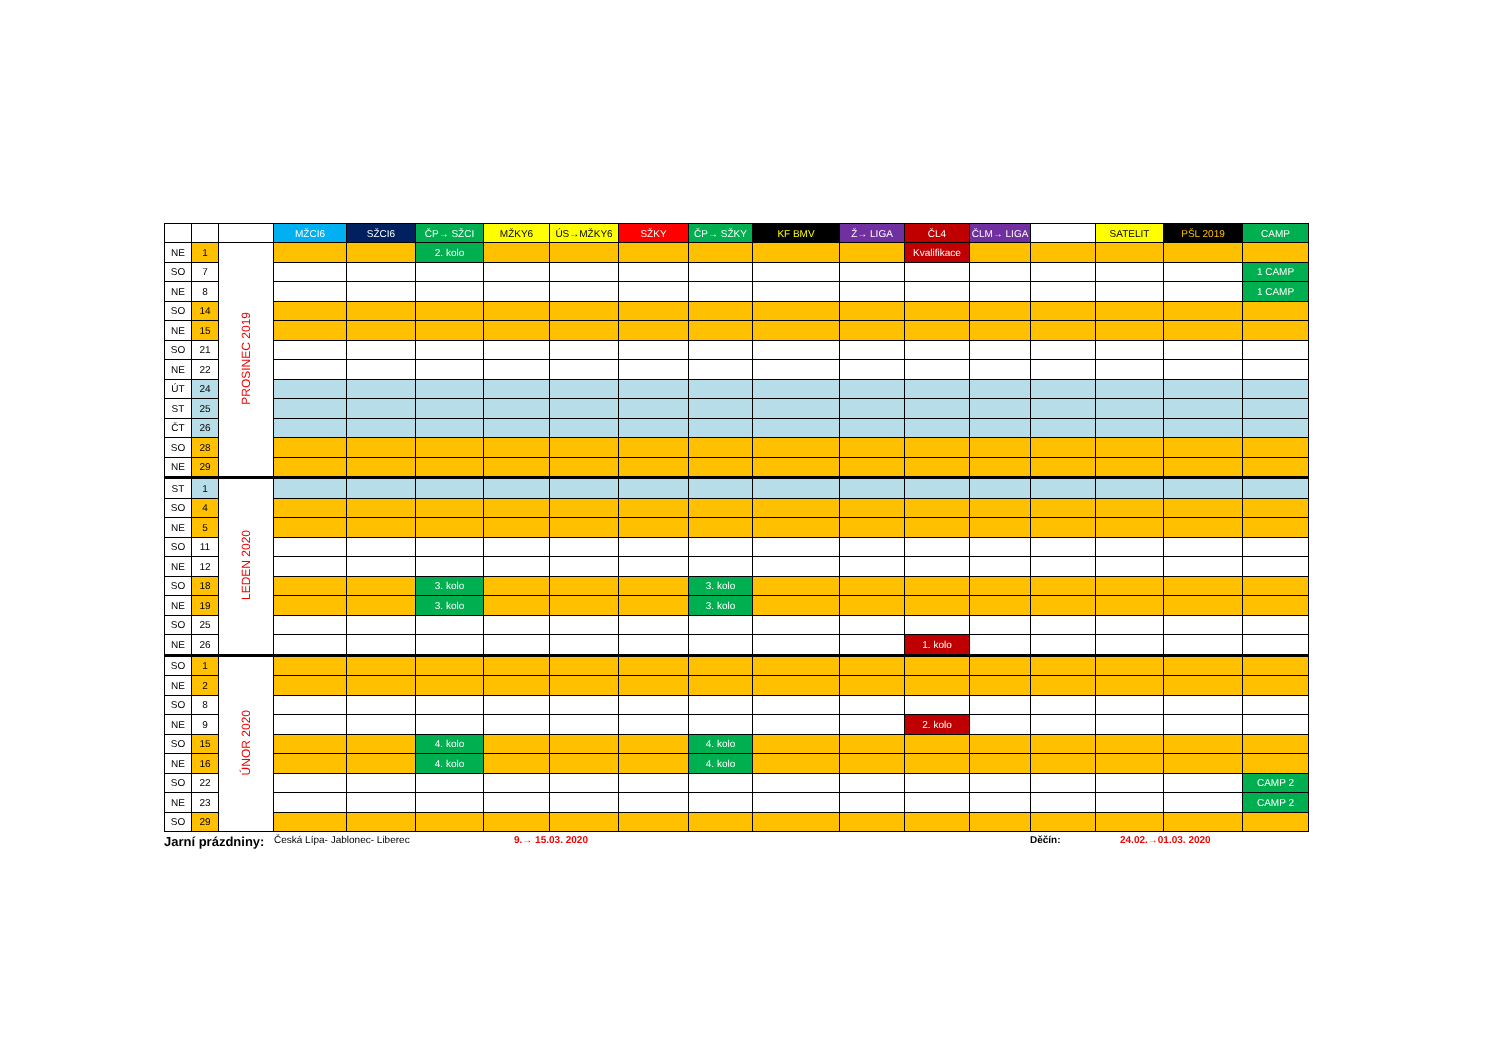| | | | MŽCI6 | SŽCI6 | ČP→ SŽCI | MŽKY6 | ÚS→MŽKY6 | SŽKY | ČP→ SŽKY | KF BMV | Ž→ LIGA | ČL4 | ČLM→ LIGA | | SATELIT | PŠL 2019 | CAMP |
| --- | --- | --- | --- | --- | --- | --- | --- | --- | --- | --- | --- | --- | --- | --- | --- | --- | --- |
| NE | 1 | PROSINEC 2019 | | | 2. kolo | | | | | | | Kvalifikace | | | | | |
| SO | 7 | | | | | | | | | | | | | | | | 1 CAMP |
| NE | 8 | | | | | | | | | | | | | | | | 1 CAMP |
| SO | 14 | | | | | | | | | | | | | | | | |
| NE | 15 | | | | | | | | | | | | | | | | |
| SO | 21 | | | | | | | | | | | | | | | | |
| NE | 22 | | | | | | | | | | | | | | | | |
| ÚT | 24 | | | | | | | | | | | | | | | | |
| ST | 25 | | | | | | | | | | | | | | | | |
| ČT | 26 | | | | | | | | | | | | | | | | |
| SO | 28 | | | | | | | | | | | | | | | | |
| NE | 29 | | | | | | | | | | | | | | | | |
| ST | 1 | LEDEN 2020 | | | | | | | | | | | | | | | |
| SO | 4 | | | | | | | | | | | | | | | | |
| NE | 5 | | | | | | | | | | | | | | | | |
| SO | 11 | | | | | | | | | | | | | | | | |
| NE | 12 | | | | | | | | | | | | | | | | |
| SO | 18 | | | | 3. kolo | | | | 3. kolo | | | | | | | | |
| NE | 19 | | | | 3. kolo | | | | 3. kolo | | | | | | | | |
| SO | 25 | | | | | | | | | | | | | | | | |
| NE | 26 | | | | | | | | | | | 1. kolo | | | | | |
| SO | 1 | ÚNOR 2020 | | | | | | | | | | | | | | | |
| NE | 2 | | | | | | | | | | | | | | | | |
| SO | 8 | | | | | | | | | | | | | | | | |
| NE | 9 | | | | | | | | | | | 2. kolo | | | | | |
| SO | 15 | | | | 4. kolo | | | | 4. kolo | | | | | | | | |
| NE | 16 | | | | 4. kolo | | | | 4. kolo | | | | | | | | |
| SO | 22 | | | | | | | | | | | | | | | | CAMP 2 |
| NE | 23 | | | | | | | | | | | | | | | | CAMP 2 |
| SO | 29 | | | | | | | | | | | | | | | | |
Jarní prázdniny: Česká Lípa- Jablonec- Liberec 9.→ 15.03. 2020 Děčín: 24.02.→01.03. 2020